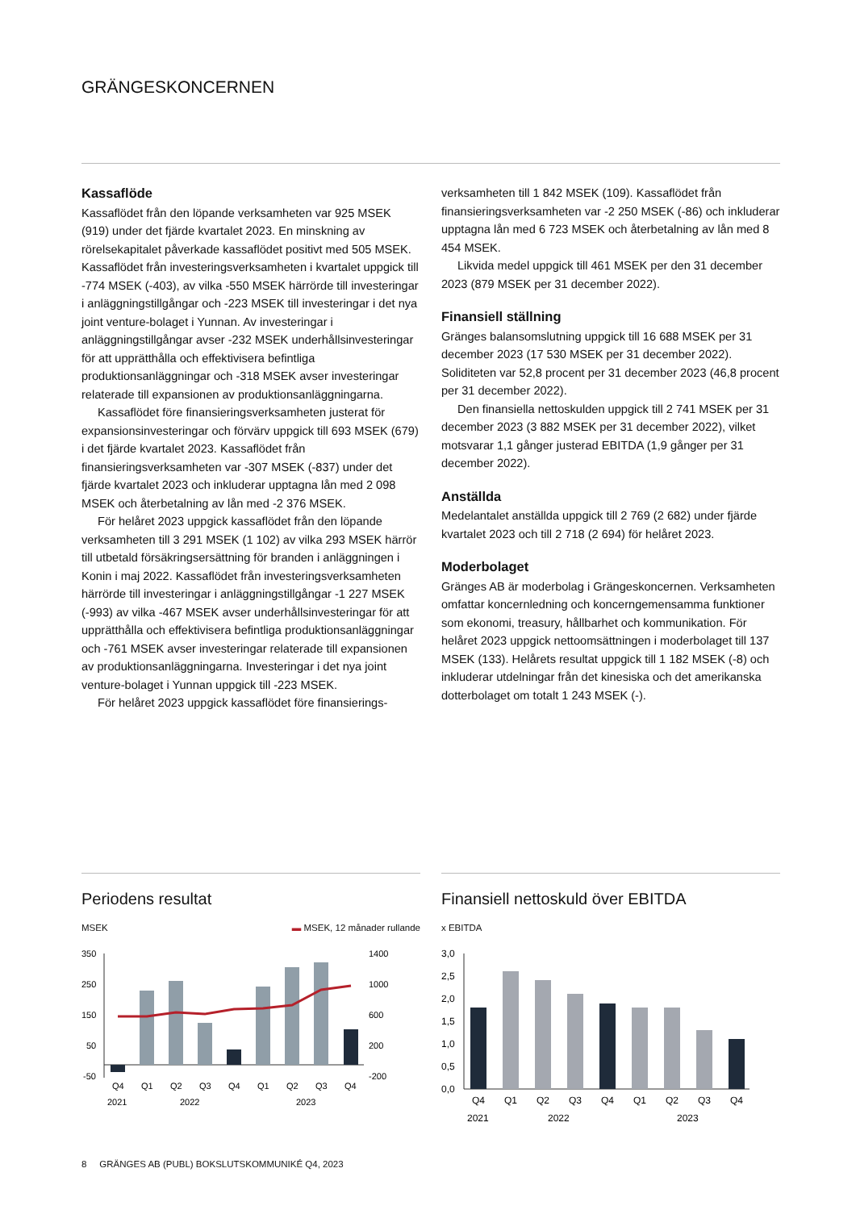GRÄNGESKONCERNEN
Kassaflöde
Kassaflödet från den löpande verksamheten var 925 MSEK (919) under det fjärde kvartalet 2023. En minskning av rörelsekapitalet påverkade kassaflödet positivt med 505 MSEK. Kassaflödet från investeringsverksamheten i kvartalet uppgick till -774 MSEK (-403), av vilka -550 MSEK härrörde till investeringar i anläggningstillgångar och -223 MSEK till investeringar i det nya joint venture-bolaget i Yunnan. Av investeringar i anläggningstillgångar avser -232 MSEK underhållsinvesteringar för att upprätthålla och effektivisera befintliga produktionsanläggningar och -318 MSEK avser investeringar relaterade till expansionen av produktionsanläggningarna.
Kassaflödet före finansieringsverksamheten justerat för expansionsinvesteringar och förvärv uppgick till 693 MSEK (679) i det fjärde kvartalet 2023. Kassaflödet från finansieringsverksamheten var -307 MSEK (-837) under det fjärde kvartalet 2023 och inkluderar upptagna lån med 2 098 MSEK och återbetalning av lån med -2 376 MSEK.
För helåret 2023 uppgick kassaflödet från den löpande verksamheten till 3 291 MSEK (1 102) av vilka 293 MSEK härrör till utbetald försäkringsersättning för branden i anläggningen i Konin i maj 2022. Kassaflödet från investeringsverksamheten härrörde till investeringar i anläggningstillgångar -1 227 MSEK (-993) av vilka -467 MSEK avser underhållsinvesteringar för att upprätthålla och effektivisera befintliga produktionsanläggningar och -761 MSEK avser investeringar relaterade till expansionen av produktionsanläggningarna. Investeringar i det nya joint venture-bolaget i Yunnan uppgick till -223 MSEK.
För helåret 2023 uppgick kassaflödet före finansierings-
verksamheten till 1 842 MSEK (109). Kassaflödet från finansieringsverksamheten var -2 250 MSEK (-86) och inkluderar upptagna lån med 6 723 MSEK och återbetalning av lån med 8 454 MSEK.
Likvida medel uppgick till 461 MSEK per den 31 december 2023 (879 MSEK per 31 december 2022).
Finansiell ställning
Gränges balansomslutning uppgick till 16 688 MSEK per 31 december 2023 (17 530 MSEK per 31 december 2022). Soliditeten var 52,8 procent per 31 december 2023 (46,8 procent per 31 december 2022).
Den finansiella nettoskulden uppgick till 2 741 MSEK per 31 december 2023 (3 882 MSEK per 31 december 2022), vilket motsvarar 1,1 gånger justerad EBITDA (1,9 gånger per 31 december 2022).
Anställda
Medelantalet anställda uppgick till 2 769 (2 682) under fjärde kvartalet 2023 och till 2 718 (2 694) för helåret 2023.
Moderbolaget
Gränges AB är moderbolag i Grängeskoncernen. Verksamheten omfattar koncernledning och koncerngemensamma funktioner som ekonomi, treasury, hållbarhet och kommunikation. För helåret 2023 uppgick nettoomsättningen i moderbolaget till 137 MSEK (133). Helårets resultat uppgick till 1 182 MSEK (-8) och inkluderar utdelningar från det kinesiska och det amerikanska dotterbolaget om totalt 1 243 MSEK (-).
Periodens resultat
MSEK ▬ MSEK, 12 månader rullande
350
250
150
50
-50
1400
1000
600
200
-200
Q4
Q1
Q2
Q3
Q4
Q1
Q2
Q3
Q4
2021
2022
2023
Finansiell nettoskuld över EBITDA
x EBITDA
3,0
2,5
2,0
1,5
1,0
0,5
0,0
Q4
Q1
Q2
Q3
Q4
Q1
Q2
Q3
Q4
2021
2022
2023
8 GRÄNGES AB (PUBL) BOKSLUTSKOMMUNIKÉ Q4, 2023